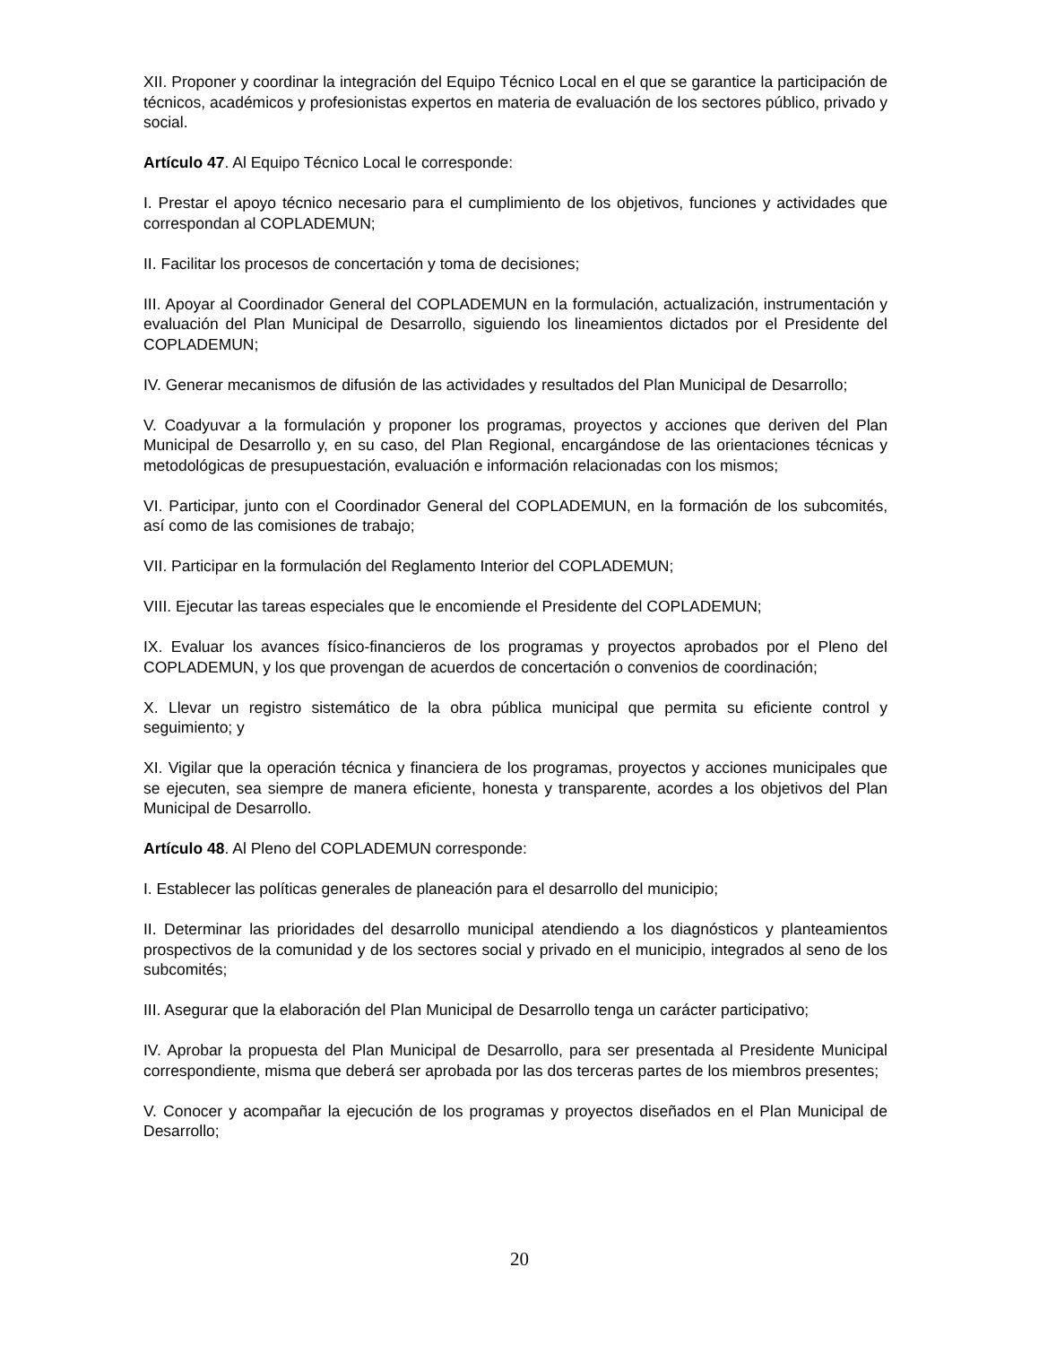XII. Proponer y coordinar la integración del Equipo Técnico Local en el que se garantice la participación de técnicos, académicos y profesionistas expertos en materia de evaluación de los sectores público, privado y social.
Artículo 47. Al Equipo Técnico Local le corresponde:
I. Prestar el apoyo técnico necesario para el cumplimiento de los objetivos, funciones y actividades que correspondan al COPLADEMUN;
II. Facilitar los procesos de concertación y toma de decisiones;
III. Apoyar al Coordinador General del COPLADEMUN en la formulación, actualización, instrumentación y evaluación del Plan Municipal de Desarrollo, siguiendo los lineamientos dictados por el Presidente del COPLADEMUN;
IV. Generar mecanismos de difusión de las actividades y resultados del Plan Municipal de Desarrollo;
V. Coadyuvar a la formulación y proponer los programas, proyectos y acciones que deriven del Plan Municipal de Desarrollo y, en su caso, del Plan Regional, encargándose de las orientaciones técnicas y metodológicas de presupuestación, evaluación e información relacionadas con los mismos;
VI. Participar, junto con el Coordinador General del COPLADEMUN, en la formación de los subcomités, así como de las comisiones de trabajo;
VII. Participar en la formulación del Reglamento Interior del COPLADEMUN;
VIII. Ejecutar las tareas especiales que le encomiende el Presidente del COPLADEMUN;
IX. Evaluar los avances físico-financieros de los programas y proyectos aprobados por el Pleno del COPLADEMUN, y los que provengan de acuerdos de concertación o convenios de coordinación;
X. Llevar un registro sistemático de la obra pública municipal que permita su eficiente control y seguimiento; y
XI. Vigilar que la operación técnica y financiera de los programas, proyectos y acciones municipales que se ejecuten, sea siempre de manera eficiente, honesta y transparente, acordes a los objetivos del Plan Municipal de Desarrollo.
Artículo 48. Al Pleno del COPLADEMUN corresponde:
I. Establecer las políticas generales de planeación para el desarrollo del municipio;
II. Determinar las prioridades del desarrollo municipal atendiendo a los diagnósticos y planteamientos prospectivos de la comunidad y de los sectores social y privado en el municipio, integrados al seno de los subcomités;
III. Asegurar que la elaboración del Plan Municipal de Desarrollo tenga un carácter participativo;
IV. Aprobar la propuesta del Plan Municipal de Desarrollo, para ser presentada al Presidente Municipal correspondiente, misma que deberá ser aprobada por las dos terceras partes de los miembros presentes;
V. Conocer y acompañar la ejecución de los programas y proyectos diseñados en el Plan Municipal de Desarrollo;
20